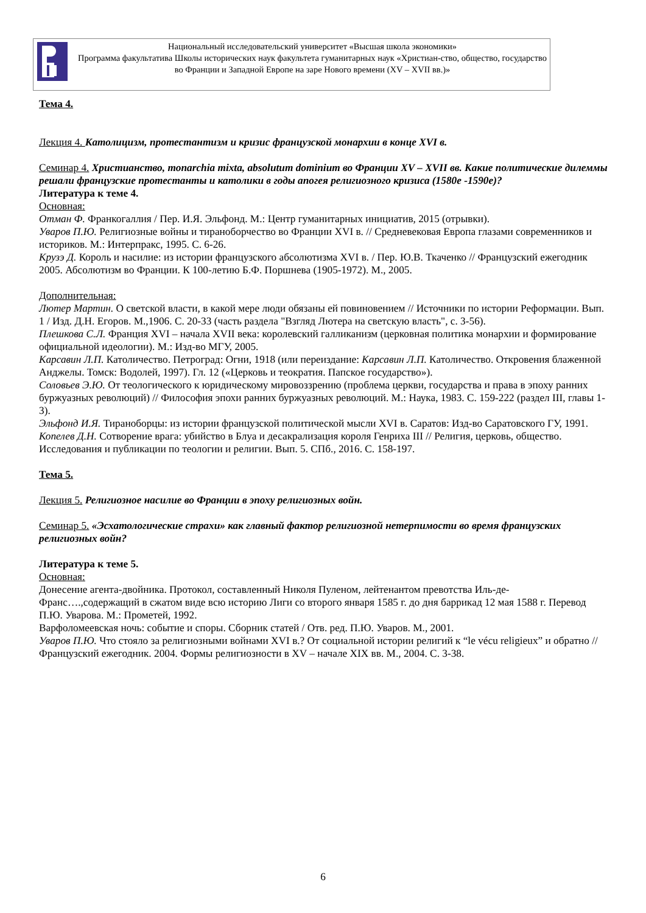Национальный исследовательский университет «Высшая школа экономики»
Программа факультатива Школы исторических наук факультета гуманитарных наук «Христиан-ство, общество, государство во Франции и Западной Европе на заре Нового времени (XV – XVII вв.)»
Тема 4.
Лекция 4. Католицизм, протестантизм и кризис французской монархии в конце XVI в.
Семинар 4. Христианство, monarchia mixta, absolutum dominium во Франции XV – XVII вв. Какие политические дилеммы решали французские протестанты и католики в годы апогея религиозного кризиса (1580е -1590е)?
Литература к теме 4.
Основная:
Отман Ф. Франкогаллия / Пер. И.Я. Эльфонд. М.: Центр гуманитарных инициатив, 2015 (отрывки).
Уваров П.Ю. Религиозные войны и тираноборчество во Франции XVI в. // Средневековая Европа глазами современников и историков. М.: Интерпракс, 1995. С. 6-26.
Крузэ Д. Король и насилие: из истории французского абсолютизма XVI в. / Пер. Ю.В. Ткаченко // Французский ежегодник 2005. Абсолютизм во Франции. К 100-летию Б.Ф. Поршнева (1905-1972). М., 2005.
Дополнительная:
Лютер Мартин. О светской власти, в какой мере люди обязаны ей повиновением // Источники по истории Реформации. Вып. 1 / Изд. Д.Н. Егоров. М.,1906. С. 20-33 (часть раздела "Взгляд Лютера на светскую власть", с. 3-56).
Плешкова С.Л. Франция XVI – начала XVII века: королевский галликанизм (церковная политика монархии и формирование официальной идеологии). М.: Изд-во МГУ, 2005.
Карсавин Л.П. Католичество. Петроград: Огни, 1918 (или переиздание: Карсавин Л.П. Католичество. Откровения блаженной Анджелы. Томск: Водолей, 1997). Гл. 12 («Церковь и теократия. Папское государство»).
Соловьев Э.Ю. От теологического к юридическому мировоззрению (проблема церкви, государства и права в эпоху ранних буржуазных революций) // Философия эпохи ранних буржуазных революций. М.: Наука, 1983. С. 159-222 (раздел III, главы 1-3).
Эльфонд И.Я. Тираноборцы: из истории французской политической мысли XVI в. Саратов: Изд-во Саратовского ГУ, 1991.
Копелев Д.Н. Сотворение врага: убийство в Блуа и десакрализация короля Генриха III // Религия, церковь, общество. Исследования и публикации по теологии и религии. Вып. 5. СПб., 2016. С. 158-197.
Тема 5.
Лекция 5. Религиозное насилие во Франции в эпоху религиозных войн.
Семинар 5. «Эсхатологические страхи» как главный фактор религиозной нетерпимости во время французских религиозных войн?
Литература к теме 5.
Основная:
Донесение агента-двойника. Протокол, составленный Николя Пуленом, лейтенантом превотства Иль-де-Франс….,содержащий в сжатом виде всю историю Лиги со второго января 1585 г. до дня баррикад 12 мая 1588 г. Перевод П.Ю. Уварова. М.: Прометей, 1992.
Варфоломеевская ночь: событие и споры. Сборник статей / Отв. ред. П.Ю. Уваров. М., 2001.
Уваров П.Ю. Что стояло за религиозными войнами XVI в.? От социальной истории религий к “le vécu religieux” и обратно // Французский ежегодник. 2004. Формы религиозности в XV – начале XIX вв. М., 2004. С. 3-38.
6